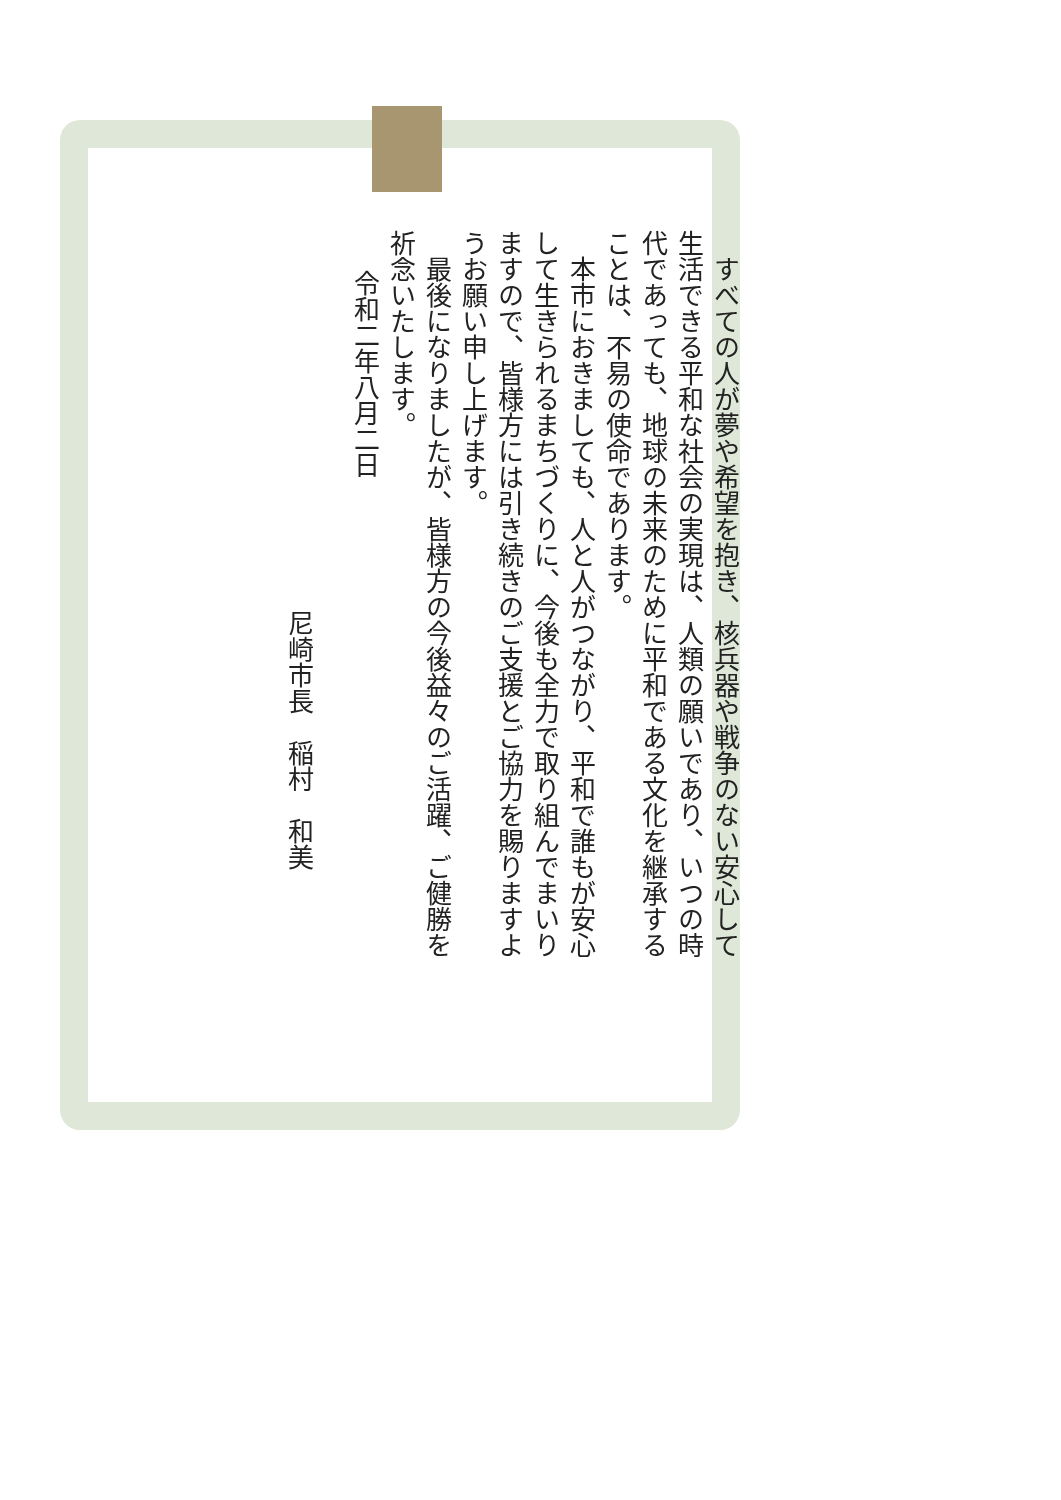すべての人が夢や希望を抱き、核兵器や戦争のない安心して生活できる平和な社会の実現は、人類の願いであり、いつの時代であっても、地球の未来のために平和である文化を継承することは、不易の使命であります。
　本市におきましても、人と人がつながり、平和で誰もが安心して生きられるまちづくりに、今後も全力で取り組んでまいりますので、皆様方には引き続きのご支援とご協力を賜りますようお願い申し上げます。
　最後になりましたが、皆様方の今後益々のご活躍、ご健勝を祈念いたします。
令和二年八月二日
尼崎市長　稲村　和美